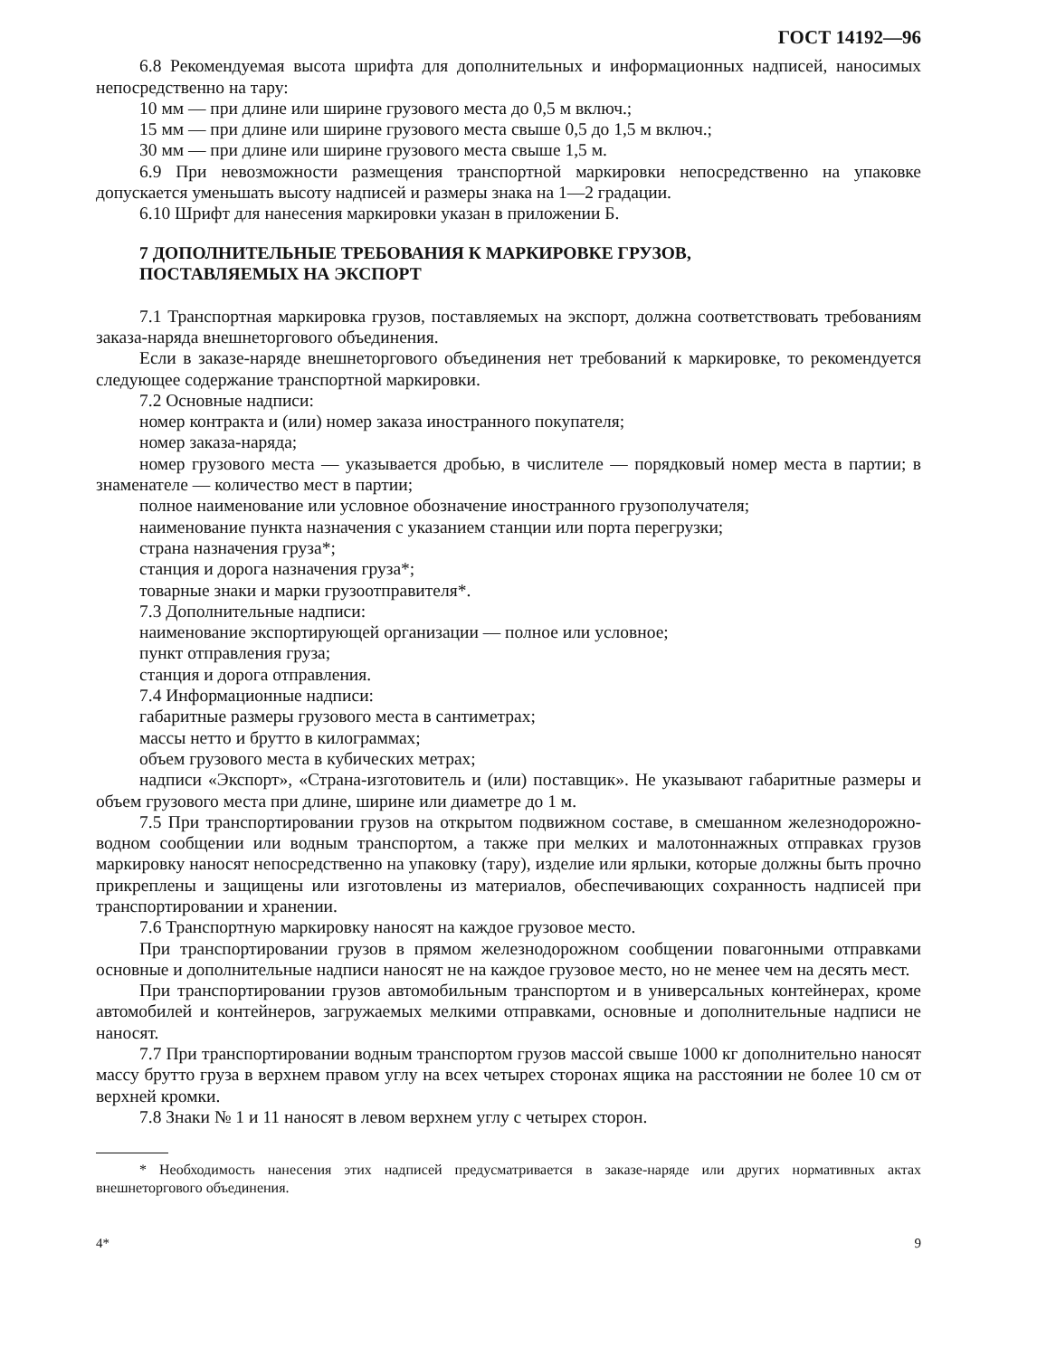ГОСТ 14192—96
6.8 Рекомендуемая высота шрифта для дополнительных и информационных надписей, наносимых непосредственно на тару:
10 мм — при длине или ширине грузового места до 0,5 м включ.;
15 мм — при длине или ширине грузового места свыше 0,5 до 1,5 м включ.;
30 мм — при длине или ширине грузового места свыше 1,5 м.
6.9 При невозможности размещения транспортной маркировки непосредственно на упаковке допускается уменьшать высоту надписей и размеры знака на 1—2 градации.
6.10 Шрифт для нанесения маркировки указан в приложении Б.
7 ДОПОЛНИТЕЛЬНЫЕ ТРЕБОВАНИЯ К МАРКИРОВКЕ ГРУЗОВ,
ПОСТАВЛЯЕМЫХ НА ЭКСПОРТ
7.1 Транспортная маркировка грузов, поставляемых на экспорт, должна соответствовать требованиям заказа-наряда внешнеторгового объединения.
Если в заказе-наряде внешнеторгового объединения нет требований к маркировке, то рекомендуется следующее содержание транспортной маркировки.
7.2 Основные надписи:
номер контракта и (или) номер заказа иностранного покупателя;
номер заказа-наряда;
номер грузового места — указывается дробью, в числителе — порядковый номер места в партии; в знаменателе — количество мест в партии;
полное наименование или условное обозначение иностранного грузополучателя;
наименование пункта назначения с указанием станции или порта перегрузки;
страна назначения груза*;
станция и дорога назначения груза*;
товарные знаки и марки грузоотправителя*.
7.3 Дополнительные надписи:
наименование экспортирующей организации — полное или условное;
пункт отправления груза;
станция и дорога отправления.
7.4 Информационные надписи:
габаритные размеры грузового места в сантиметрах;
массы нетто и брутто в килограммах;
объем грузового места в кубических метрах;
надписи «Экспорт», «Страна-изготовитель и (или) поставщик». Не указывают габаритные размеры и объем грузового места при длине, ширине или диаметре до 1 м.
7.5 При транспортировании грузов на открытом подвижном составе, в смешанном железнодорожно-водном сообщении или водным транспортом, а также при мелких и малотоннажных отправках грузов маркировку наносят непосредственно на упаковку (тару), изделие или ярлыки, которые должны быть прочно прикреплены и защищены или изготовлены из материалов, обеспечивающих сохранность надписей при транспортировании и хранении.
7.6 Транспортную маркировку наносят на каждое грузовое место.
При транспортировании грузов в прямом железнодорожном сообщении повагонными отправками основные и дополнительные надписи наносят не на каждое грузовое место, но не менее чем на десять мест.
При транспортировании грузов автомобильным транспортом и в универсальных контейнерах, кроме автомобилей и контейнеров, загружаемых мелкими отправками, основные и дополнительные надписи не наносят.
7.7 При транспортировании водным транспортом грузов массой свыше 1000 кг дополнительно наносят массу брутто груза в верхнем правом углу на всех четырех сторонах ящика на расстоянии не более 10 см от верхней кромки.
7.8 Знаки № 1 и 11 наносят в левом верхнем углу с четырех сторон.
* Необходимость нанесения этих надписей предусматривается в заказе-наряде или других нормативных актах внешнеторгового объединения.
4* 9